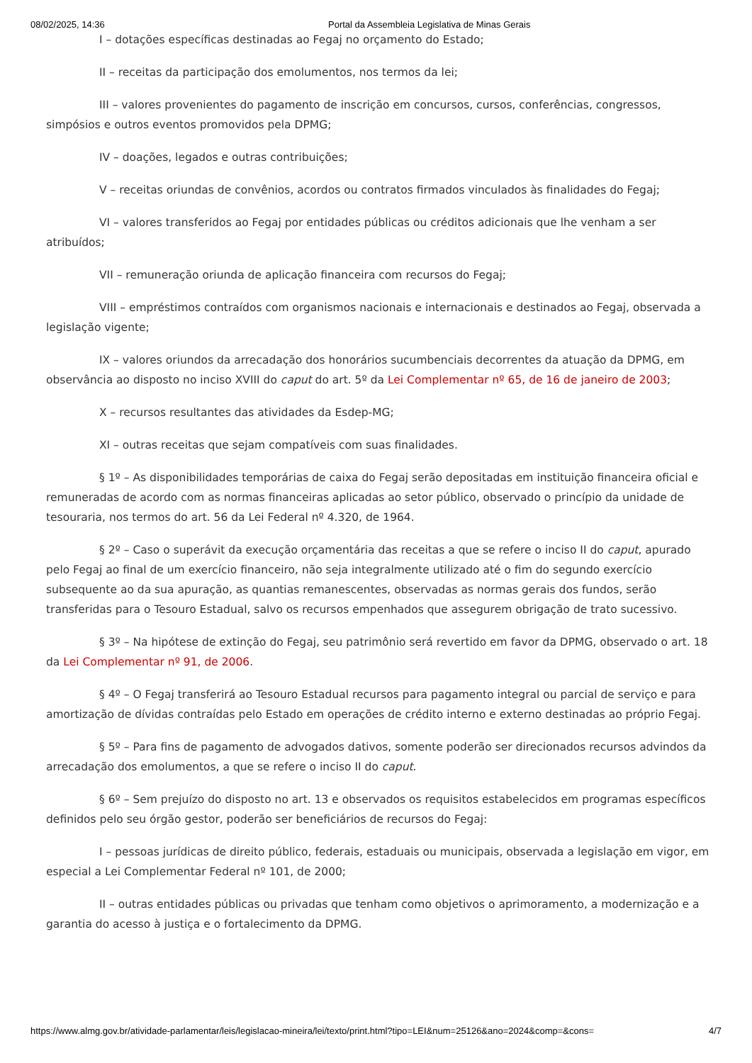08/02/2025, 14:36 Portal da Assembleia Legislativa de Minas Gerais
I – dotações específicas destinadas ao Fegaj no orçamento do Estado;
II – receitas da participação dos emolumentos, nos termos da lei;
III – valores provenientes do pagamento de inscrição em concursos, cursos, conferências, congressos, simpósios e outros eventos promovidos pela DPMG;
IV – doações, legados e outras contribuições;
V – receitas oriundas de convênios, acordos ou contratos firmados vinculados às finalidades do Fegaj;
VI – valores transferidos ao Fegaj por entidades públicas ou créditos adicionais que lhe venham a ser atribuídos;
VII – remuneração oriunda de aplicação financeira com recursos do Fegaj;
VIII – empréstimos contraídos com organismos nacionais e internacionais e destinados ao Fegaj, observada a legislação vigente;
IX – valores oriundos da arrecadação dos honorários sucumbenciais decorrentes da atuação da DPMG, em observância ao disposto no inciso XVIII do caput do art. 5º da Lei Complementar nº 65, de 16 de janeiro de 2003;
X – recursos resultantes das atividades da Esdep-MG;
XI – outras receitas que sejam compatíveis com suas finalidades.
§ 1º – As disponibilidades temporárias de caixa do Fegaj serão depositadas em instituição financeira oficial e remuneradas de acordo com as normas financeiras aplicadas ao setor público, observado o princípio da unidade de tesouraria, nos termos do art. 56 da Lei Federal nº 4.320, de 1964.
§ 2º – Caso o superávit da execução orçamentária das receitas a que se refere o inciso II do caput, apurado pelo Fegaj ao final de um exercício financeiro, não seja integralmente utilizado até o fim do segundo exercício subsequente ao da sua apuração, as quantias remanescentes, observadas as normas gerais dos fundos, serão transferidas para o Tesouro Estadual, salvo os recursos empenhados que assegurem obrigação de trato sucessivo.
§ 3º – Na hipótese de extinção do Fegaj, seu patrimônio será revertido em favor da DPMG, observado o art. 18 da Lei Complementar nº 91, de 2006.
§ 4º – O Fegaj transferirá ao Tesouro Estadual recursos para pagamento integral ou parcial de serviço e para amortização de dívidas contraídas pelo Estado em operações de crédito interno e externo destinadas ao próprio Fegaj.
§ 5º – Para fins de pagamento de advogados dativos, somente poderão ser direcionados recursos advindos da arrecadação dos emolumentos, a que se refere o inciso II do caput.
§ 6º – Sem prejuízo do disposto no art. 13 e observados os requisitos estabelecidos em programas específicos definidos pelo seu órgão gestor, poderão ser beneficiários de recursos do Fegaj:
I – pessoas jurídicas de direito público, federais, estaduais ou municipais, observada a legislação em vigor, em especial a Lei Complementar Federal nº 101, de 2000;
II – outras entidades públicas ou privadas que tenham como objetivos o aprimoramento, a modernização e a garantia do acesso à justiça e o fortalecimento da DPMG.
https://www.almg.gov.br/atividade-parlamentar/leis/legislacao-mineira/lei/texto/print.html?tipo=LEI&num=25126&ano=2024&comp=&cons= 4/7